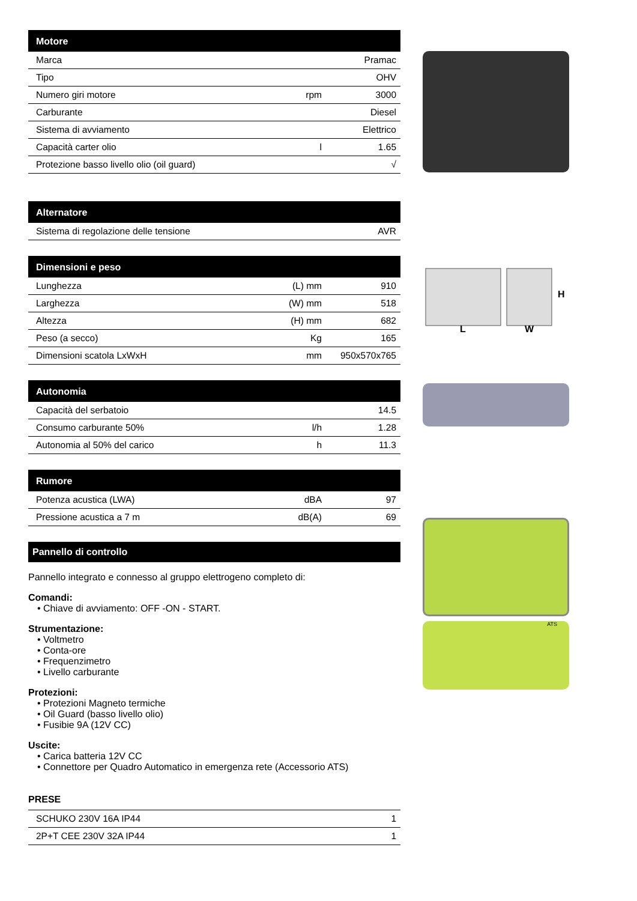| Motore | | |
| --- | --- | --- |
| Marca | | Pramac |
| Tipo | | OHV |
| Numero giri motore | rpm | 3000 |
| Carburante | | Diesel |
| Sistema di avviamento | | Elettrico |
| Capacità carter olio | l | 1.65 |
| Protezione basso livello olio (oil guard) | | √ |
| Alternatore | | |
| --- | --- | --- |
| Sistema di regolazione delle tensione | | AVR |
| Dimensioni e peso | | |
| --- | --- | --- |
| Lunghezza | (L) mm | 910 |
| Larghezza | (W) mm | 518 |
| Altezza | (H) mm | 682 |
| Peso (a secco) | Kg | 165 |
| Dimensioni scatola LxWxH | mm | 950x570x765 |
| Autonomia | | |
| --- | --- | --- |
| Capacità del serbatoio | | 14.5 |
| Consumo carburante 50% | l/h | 1.28 |
| Autonomia al 50% del carico | h | 11.3 |
| Rumore | | |
| --- | --- | --- |
| Potenza acustica (LWA) | dBA | 97 |
| Pressione acustica a 7 m | dB(A) | 69 |
Pannello di controllo
Pannello integrato e connesso al gruppo elettrogeno completo di:
Comandi:
• Chiave di avviamento: OFF -ON - START.
Strumentazione:
• Voltmetro
• Conta-ore
• Frequenzimetro
• Livello carburante
Protezioni:
• Protezioni Magneto termiche
• Oil Guard (basso livello olio)
• Fusibie 9A (12V CC)
Uscite:
• Carica batteria 12V CC
• Connettore per Quadro Automatico in emergenza rete (Accessorio ATS)
PRESE
| SCHUKO 230V 16A IP44 | 1 |
| 2P+T CEE 230V 32A IP44 | 1 |
L
W
H
ATS